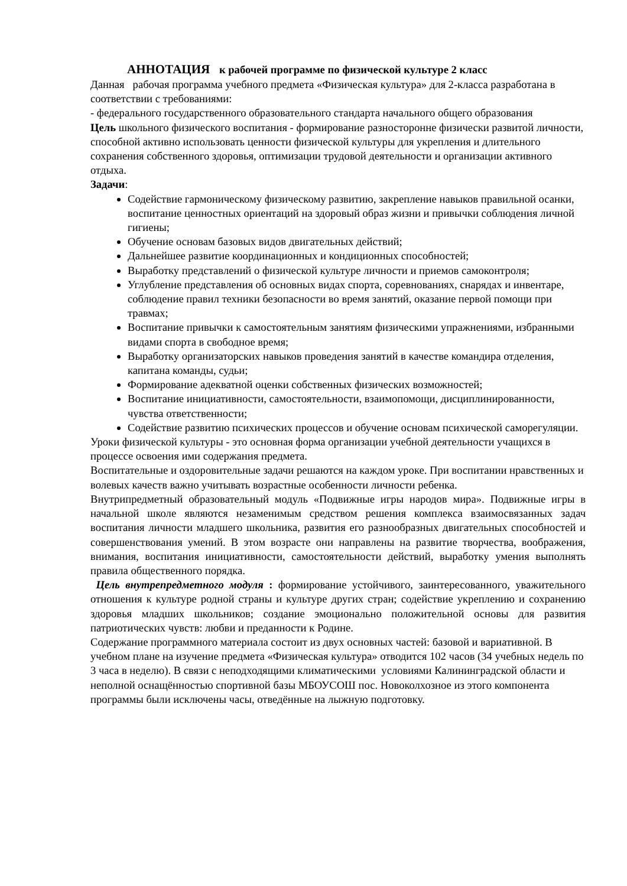АННОТАЦИЯ к рабочей программе по физической культуре 2 класс
Данная рабочая программа учебного предмета «Физическая культура» для 2-класса разработана в соответствии с требованиями:
- федерального государственного образовательного стандарта начального общего образования
Цель школьного физического воспитания - формирование разносторонне физически развитой личности, способной активно использовать ценности физической культуры для укрепления и длительного сохранения собственного здоровья, оптимизации трудовой деятельности и организации активного отдыха.
Задачи:
Содействие гармоническому физическому развитию, закрепление навыков правильной осанки, воспитание ценностных ориентаций на здоровый образ жизни и привычки соблюдения личной гигиены;
Обучение основам базовых видов двигательных действий;
Дальнейшее развитие координационных и кондиционных способностей;
Выработку представлений о физической культуре личности и приемов самоконтроля;
Углубление представления об основных видах спорта, соревнованиях, снарядах и инвентаре, соблюдение правил техники безопасности во время занятий, оказание первой помощи при травмах;
Воспитание привычки к самостоятельным занятиям физическими упражнениями, избранными видами спорта в свободное время;
Выработку организаторских навыков проведения занятий в качестве командира отделения, капитана команды, судьи;
Формирование адекватной оценки собственных физических возможностей;
Воспитание инициативности, самостоятельности, взаимопомощи, дисциплинированности, чувства ответственности;
Содействие развитию психических процессов и обучение основам психической саморегуляции.
Уроки физической культуры - это основная форма организации учебной деятельности учащихся в процессе освоения ими содержания предмета.
Воспитательные и оздоровительные задачи решаются на каждом уроке. При воспитании нравственных и волевых качеств важно учитывать возрастные особенности личности ребенка.
Внутрипредметный образовательный модуль «Подвижные игры народов мира». Подвижные игры в начальной школе являются незаменимым средством решения комплекса взаимосвязанных задач воспитания личности младшего школьника, развития его разнообразных двигательных способностей и совершенствования умений. В этом возрасте они направлены на развитие творчества, воображения, внимания, воспитания инициативности, самостоятельности действий, выработку умения выполнять правила общественного порядка.
Цель внутрепредметного модуля : формирование устойчивого, заинтересованного, уважительного отношения к культуре родной страны и культуре других стран; содействие укреплению и сохранению здоровья младших школьников; создание эмоционально положительной основы для развития патриотических чувств: любви и преданности к Родине.
Содержание программного материала состоит из двух основных частей: базовой и вариативной. В учебном плане на изучение предмета «Физическая культура» отводится 102 часов (34 учебных недель по 3 часа в неделю). В связи с неподходящими климатическими условиями Калининградской области и неполной оснащённостью спортивной базы МБОУСОШ пос. Новоколхозное из этого компонента программы были исключены часы, отведённые на лыжную подготовку.